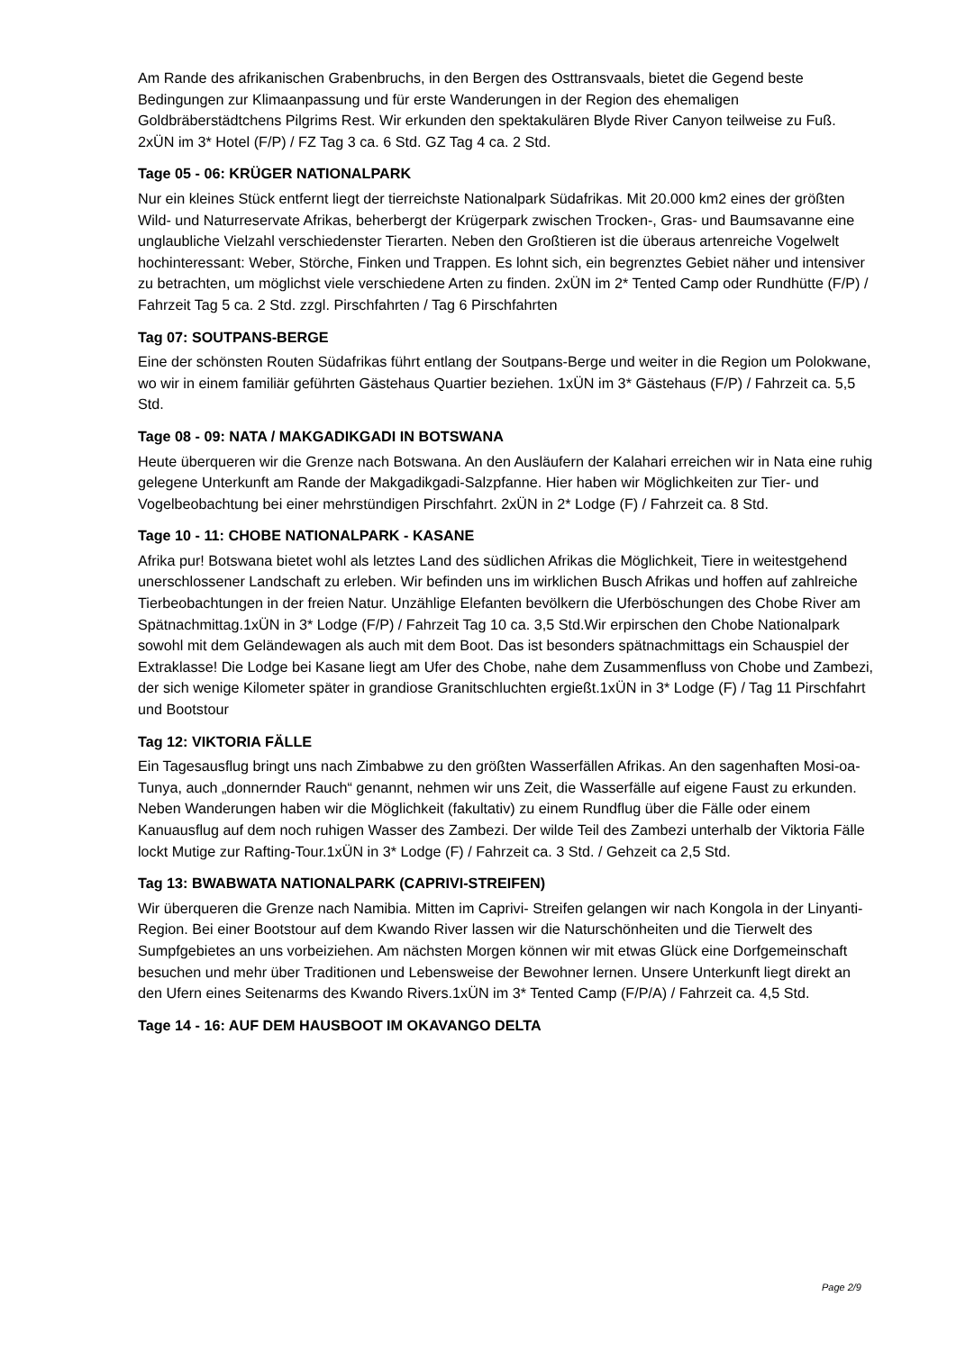Am Rande des afrikanischen Grabenbruchs, in den Bergen des Osttransvaals, bietet die Gegend beste Bedingungen zur Klimaanpassung und für erste Wanderungen in der Region des ehemaligen Goldbräberstädtchens Pilgrims Rest. Wir erkunden den spektakulären Blyde River Canyon teilweise zu Fuß. 2xÜN im 3* Hotel (F/P) / FZ Tag 3 ca. 6 Std. GZ Tag 4 ca. 2 Std.
Tage 05 - 06: KRÜGER NATIONALPARK
Nur ein kleines Stück entfernt liegt der tierreichste Nationalpark Südafrikas. Mit 20.000 km2 eines der größten Wild- und Naturreservate Afrikas, beherbergt der Krügerpark zwischen Trocken-, Gras- und Baumsavanne eine unglaubliche Vielzahl verschiedenster Tierarten. Neben den Großtieren ist die überaus artenreiche Vogelwelt hochinteressant: Weber, Störche, Finken und Trappen. Es lohnt sich, ein begrenztes Gebiet näher und intensiver zu betrachten, um möglichst viele verschiedene Arten zu finden. 2xÜN im 2* Tented Camp oder Rundhütte (F/P) / Fahrzeit Tag 5 ca. 2 Std. zzgl. Pirschfahrten / Tag 6 Pirschfahrten
Tag 07: SOUTPANS-BERGE
Eine der schönsten Routen Südafrikas führt entlang der Soutpans-Berge und weiter in die Region um Polokwane, wo wir in einem familiär geführten Gästehaus Quartier beziehen. 1xÜN im 3* Gästehaus (F/P) / Fahrzeit ca. 5,5 Std.
Tage 08 - 09: NATA / MAKGADIKGADI IN BOTSWANA
Heute überqueren wir die Grenze nach Botswana. An den Ausläufern der Kalahari erreichen wir in Nata eine ruhig gelegene Unterkunft am Rande der Makgadikgadi-Salzpfanne. Hier haben wir Möglichkeiten zur Tier- und Vogelbeobachtung bei einer mehrstündigen Pirschfahrt. 2xÜN in 2* Lodge (F) / Fahrzeit ca. 8 Std.
Tage 10 - 11: CHOBE NATIONALPARK - KASANE
Afrika pur! Botswana bietet wohl als letztes Land des südlichen Afrikas die Möglichkeit, Tiere in weitestgehend unerschlossener Landschaft zu erleben. Wir befinden uns im wirklichen Busch Afrikas und hoffen auf zahlreiche Tierbeobachtungen in der freien Natur. Unzählige Elefanten bevölkern die Uferböschungen des Chobe River am Spätnachmittag.1xÜN in 3* Lodge (F/P) / Fahrzeit Tag 10 ca. 3,5 Std.Wir erpirschen den Chobe Nationalpark sowohl mit dem Geländewagen als auch mit dem Boot. Das ist besonders spätnachmittags ein Schauspiel der Extraklasse! Die Lodge bei Kasane liegt am Ufer des Chobe, nahe dem Zusammenfluss von Chobe und Zambezi, der sich wenige Kilometer später in grandiose Granitschluchten ergießt.1xÜN in 3* Lodge (F) / Tag 11 Pirschfahrt und Bootstour
Tag 12: VIKTORIA FÄLLE
Ein Tagesausflug bringt uns nach Zimbabwe zu den größten Wasserfällen Afrikas. An den sagenhaften Mosi-oa-Tunya, auch „donnernder Rauch“ genannt, nehmen wir uns Zeit, die Wasserfälle auf eigene Faust zu erkunden. Neben Wanderungen haben wir die Möglichkeit (fakultativ) zu einem Rundflug über die Fälle oder einem Kanuausflug auf dem noch ruhigen Wasser des Zambezi. Der wilde Teil des Zambezi unterhalb der Viktoria Fälle lockt Mutige zur Rafting-Tour.1xÜN in 3* Lodge (F) / Fahrzeit ca. 3 Std. / Gehzeit ca 2,5 Std.
Tag 13: BWABWATA NATIONALPARK (CAPRIVI-STREIFEN)
Wir überqueren die Grenze nach Namibia. Mitten im Caprivi- Streifen gelangen wir nach Kongola in der Linyanti-Region. Bei einer Bootstour auf dem Kwando River lassen wir die Naturschönheiten und die Tierwelt des Sumpfgebietes an uns vorbeiziehen. Am nächsten Morgen können wir mit etwas Glück eine Dorfgemeinschaft besuchen und mehr über Traditionen und Lebensweise der Bewohner lernen. Unsere Unterkunft liegt direkt an den Ufern eines Seitenarms des Kwando Rivers.1xÜN im 3* Tented Camp (F/P/A) / Fahrzeit ca. 4,5 Std.
Tage 14 - 16: AUF DEM HAUSBOOT IM OKAVANGO DELTA
Page 2/9